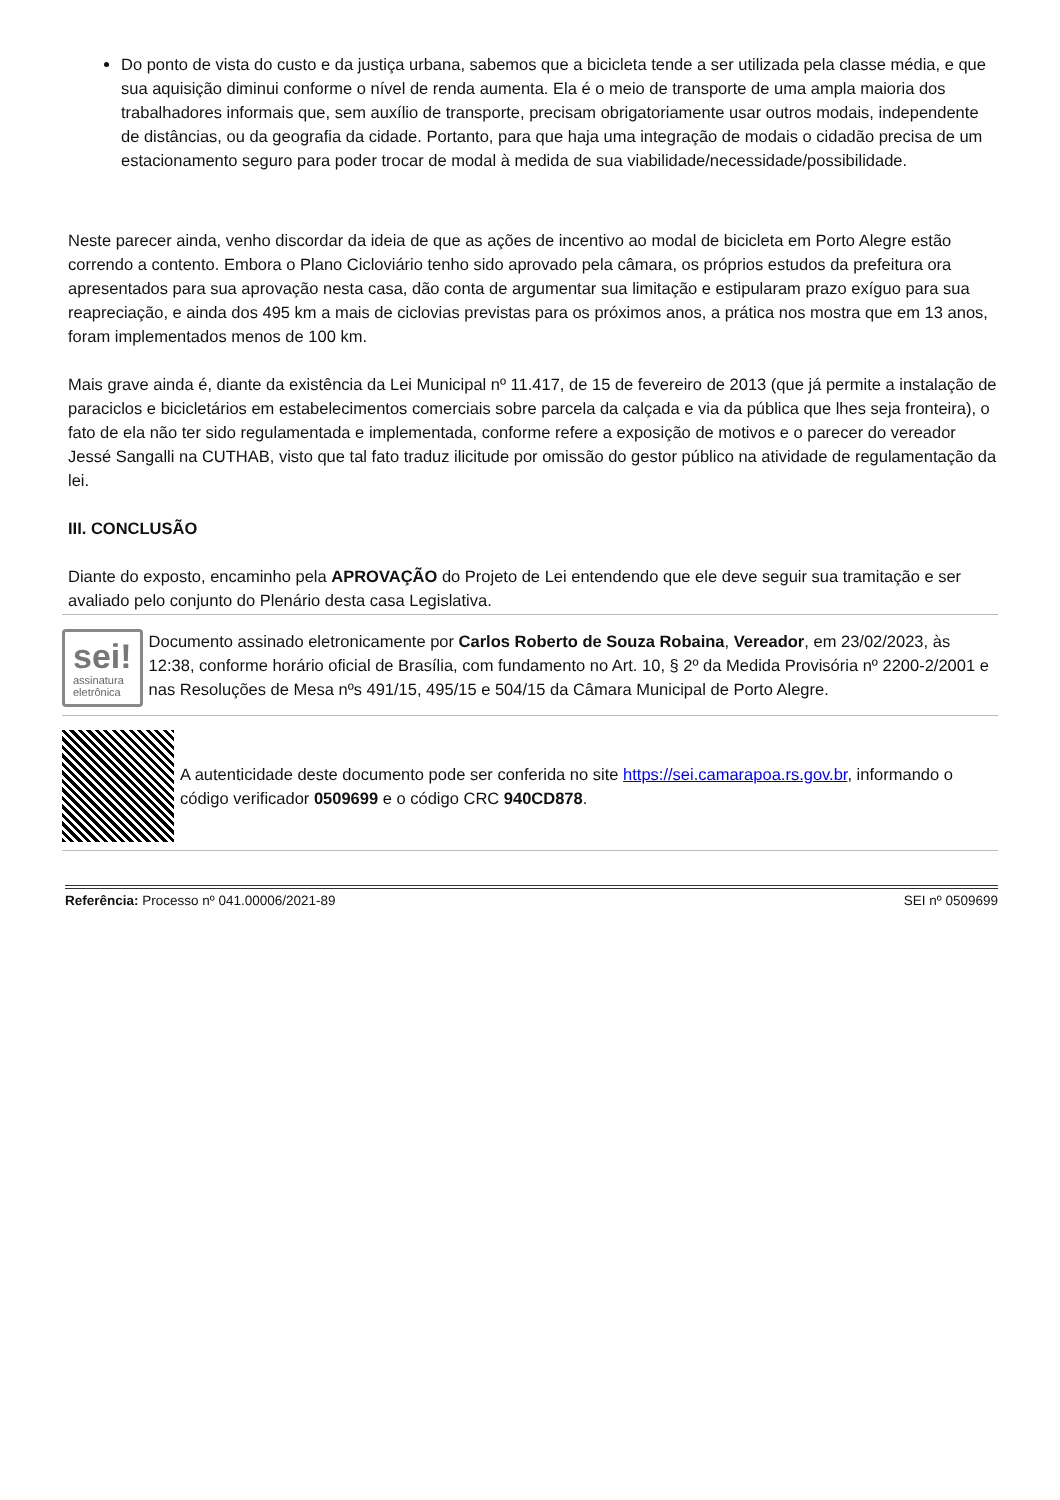Do ponto de vista do custo e da justiça urbana, sabemos que a bicicleta tende a ser utilizada pela classe média, e que sua aquisição diminui conforme o nível de renda aumenta. Ela é o meio de transporte de uma ampla maioria dos trabalhadores informais que, sem auxílio de transporte, precisam obrigatoriamente usar outros modais, independente de distâncias, ou da geografia da cidade. Portanto, para que haja uma integração de modais o cidadão precisa de um estacionamento seguro para poder trocar de modal à medida de sua viabilidade/necessidade/possibilidade.
Neste parecer ainda, venho discordar da ideia de que as ações de incentivo ao modal de bicicleta em Porto Alegre estão correndo a contento. Embora o Plano Cicloviário tenho sido aprovado pela câmara, os próprios estudos da prefeitura ora apresentados para sua aprovação nesta casa, dão conta de argumentar sua limitação e estipularam prazo exíguo para sua reapreciação, e ainda dos 495 km a mais de ciclovias previstas para os próximos anos, a prática nos mostra que em 13 anos, foram implementados menos de 100 km.
Mais grave ainda é, diante da existência da Lei Municipal nº 11.417, de 15 de fevereiro de 2013 (que já permite a instalação de paraciclos e bicicletários em estabelecimentos comerciais sobre parcela da calçada e via da pública que lhes seja fronteira), o fato de ela não ter sido regulamentada e implementada, conforme refere a exposição de motivos e o parecer do vereador Jessé Sangalli na CUTHAB, visto que tal fato traduz ilicitude por omissão do gestor público na atividade de regulamentação da lei.
III. CONCLUSÃO
Diante do exposto, encaminho pela APROVAÇÃO do Projeto de Lei entendendo que ele deve seguir sua tramitação e ser avaliado pelo conjunto do Plenário desta casa Legislativa.
sei!
assinatura
eletrônica
Documento assinado eletronicamente por Carlos Roberto de Souza Robaina, Vereador, em 23/02/2023, às 12:38, conforme horário oficial de Brasília, com fundamento no Art. 10, § 2º da Medida Provisória nº 2200-2/2001 e nas Resoluções de Mesa nºs 491/15, 495/15 e 504/15 da Câmara Municipal de Porto Alegre.
A autenticidade deste documento pode ser conferida no site https://sei.camarapoa.rs.gov.br, informando o código verificador 0509699 e o código CRC 940CD878.
Referência: Processo nº 041.00006/2021-89 SEI nº 0509699